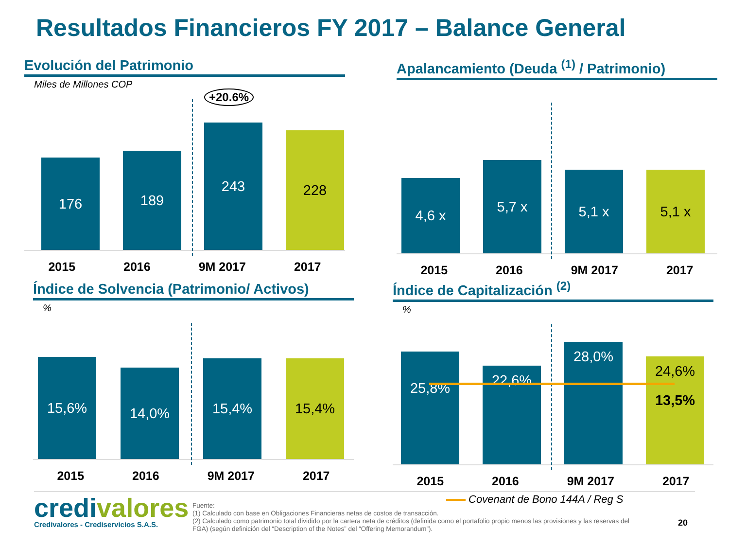Resultados Financieros FY 2017 – Balance General
Evolución del Patrimonio
Miles de Millones COP
+20.6%
176 189 243 228
2015 2016 9M 2017 2017
Apalancamiento (Deuda <sup>(1)</sup> / Patrimonio)
4,6 x 5,7 x 5,1 x 5,1 x
2015 2016 9M 2017 2017
Índice de Solvencia (Patrimonio/ Activos)
%
15,6% 14,0% 15,4% 15,4%
2015 2016 9M 2017 2017
Índice de Capitalización <sup>(2)</sup>
%
25,8% 22,6% 28,0%
24,6%
13,5%
2015 2016 9M 2017 2017
Covenant de Bono 144A / Reg S
credivalores
Credivalores - Crediservicios S.A.S.
Fuente:
(1) Calculado con base en Obligaciones Financieras netas de costos de transacción.
(2) Calculado como patrimonio total dividido por la cartera neta de créditos (definida como el portafolio propio menos las provisiones y las reservas del FGA) (según definición del “Description of the Notes” del “Offering Memorandum”).
20